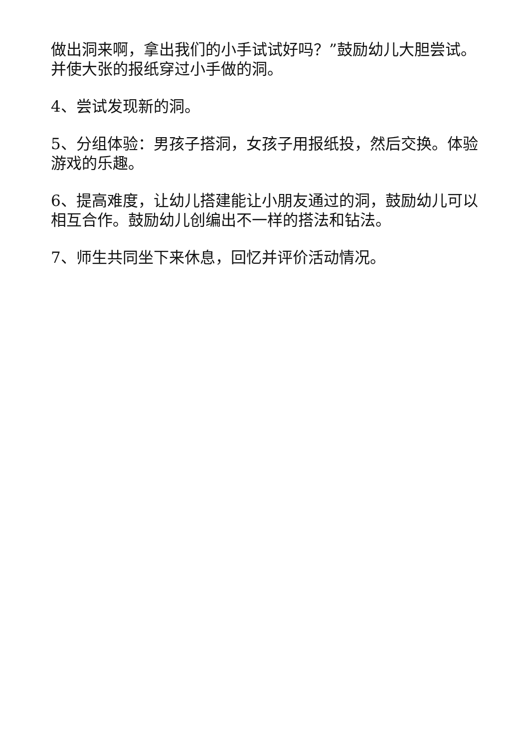做出洞来啊，拿出我们的小手试试好吗？”鼓励幼儿大胆尝试。并使大张的报纸穿过小手做的洞。
4、尝试发现新的洞。
5、分组体验：男孩子搭洞，女孩子用报纸投，然后交换。体验游戏的乐趣。
6、提高难度，让幼儿搭建能让小朋友通过的洞，鼓励幼儿可以相互合作。鼓励幼儿创编出不一样的搭法和钻法。
7、师生共同坐下来休息，回忆并评价活动情况。